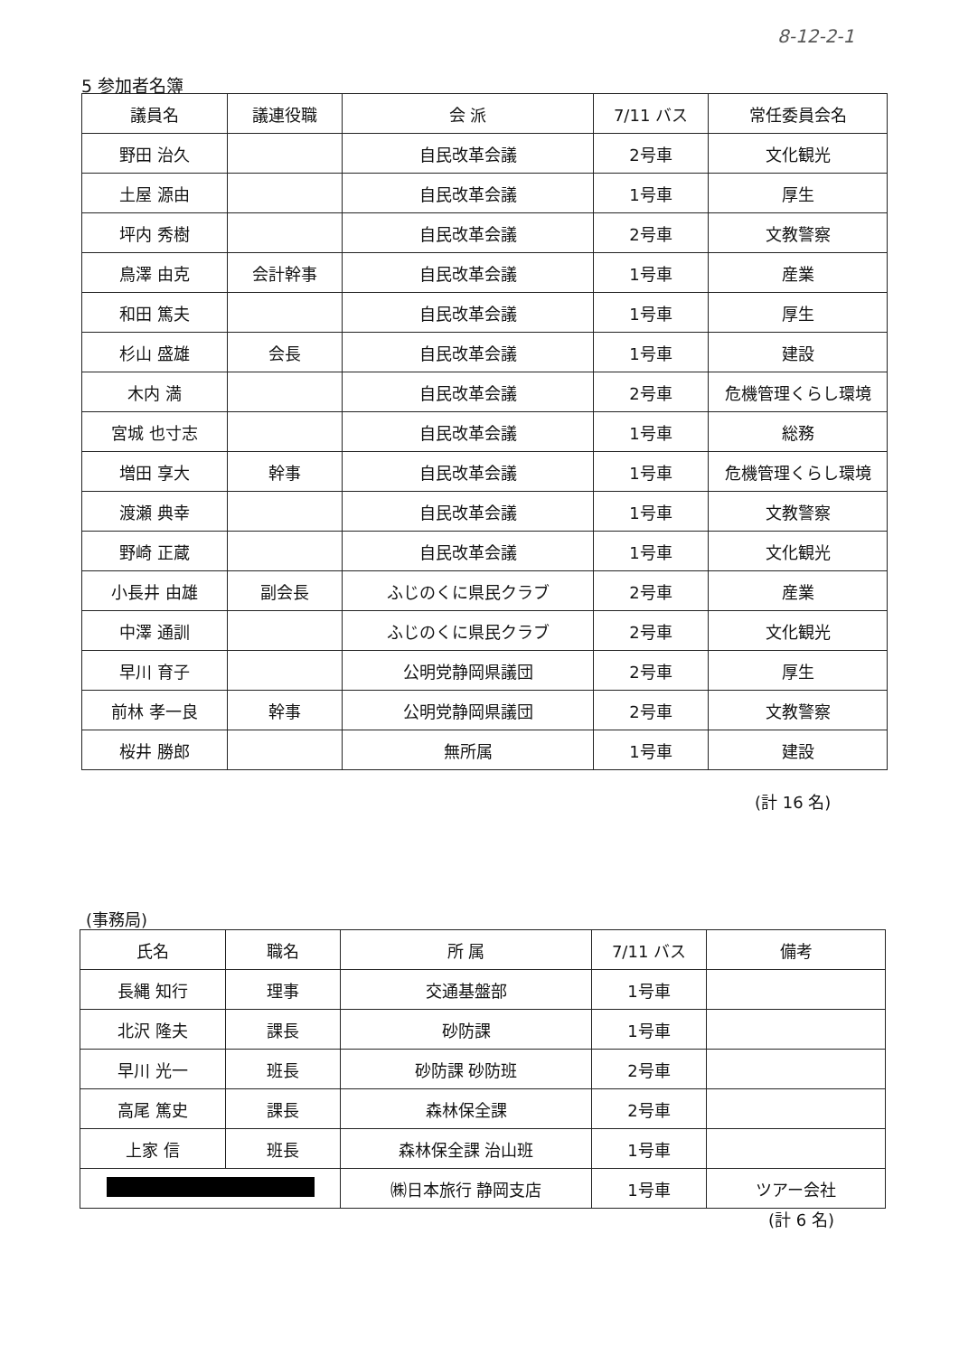8-12-2-1
5 参加者名簿
| 議員名 | 議連役職 | 会 派 | 7/11 バス | 常任委員会名 |
| --- | --- | --- | --- | --- |
| 野田 治久 | | 自民改革会議 | 2号車 | 文化観光 |
| 土屋 源由 | | 自民改革会議 | 1号車 | 厚生 |
| 坪内 秀樹 | | 自民改革会議 | 2号車 | 文教警察 |
| 鳥澤 由克 | 会計幹事 | 自民改革会議 | 1号車 | 産業 |
| 和田 篤夫 | | 自民改革会議 | 1号車 | 厚生 |
| 杉山 盛雄 | 会長 | 自民改革会議 | 1号車 | 建設 |
| 木内 満 | | 自民改革会議 | 2号車 | 危機管理くらし環境 |
| 宮城 也寸志 | | 自民改革会議 | 1号車 | 総務 |
| 増田 享大 | 幹事 | 自民改革会議 | 1号車 | 危機管理くらし環境 |
| 渡瀬 典幸 | | 自民改革会議 | 1号車 | 文教警察 |
| 野崎 正蔵 | | 自民改革会議 | 1号車 | 文化観光 |
| 小長井 由雄 | 副会長 | ふじのくに県民クラブ | 2号車 | 産業 |
| 中澤 通訓 | | ふじのくに県民クラブ | 2号車 | 文化観光 |
| 早川 育子 | | 公明党静岡県議団 | 2号車 | 厚生 |
| 前林 孝一良 | 幹事 | 公明党静岡県議団 | 2号車 | 文教警察 |
| 桜井 勝郎 | | 無所属 | 1号車 | 建設 |
(計 16 名)
(事務局)
| 氏名 | 職名 | 所 属 | 7/11 バス | 備考 |
| --- | --- | --- | --- | --- |
| 長縄 知行 | 理事 | 交通基盤部 | 1号車 | |
| 北沢 隆夫 | 課長 | 砂防課 | 1号車 | |
| 早川 光一 | 班長 | 砂防課 砂防班 | 2号車 | |
| 高尾 篤史 | 課長 | 森林保全課 | 2号車 | |
| 上家 信 | 班長 | 森林保全課 治山班 | 1号車 | |
| | | ㈱日本旅行 静岡支店 | 1号車 | ツアー会社 |
(計 6 名)